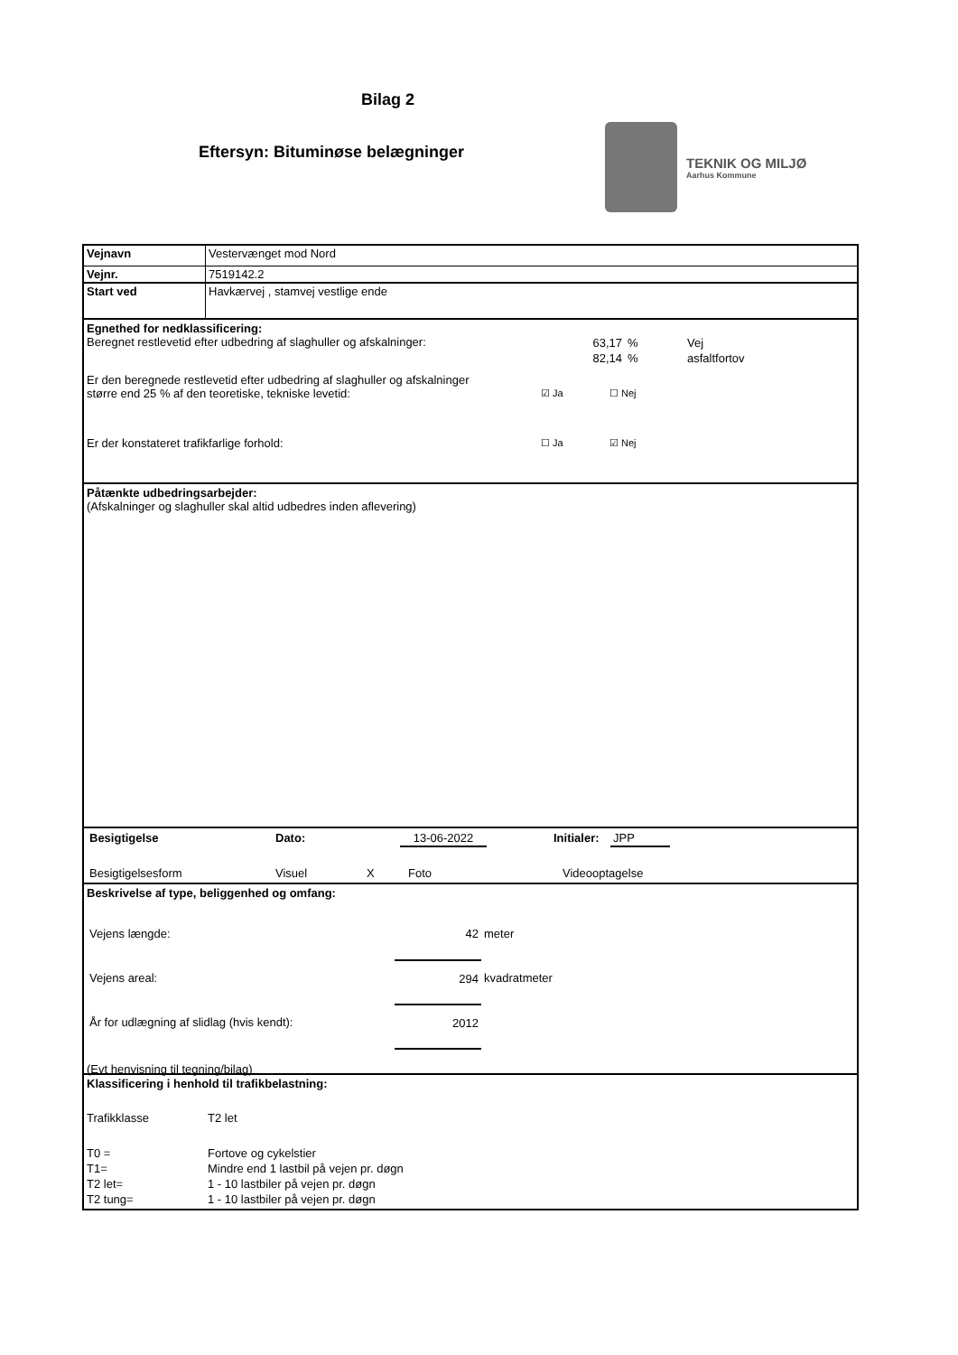Bilag 2
Eftersyn: Bituminøse belægninger
TEKNIK OG MILJØ
Aarhus Kommune
| Vejnavn | Vestervænget mod Nord |
| Vejnr. | 7519142.2 |
| Start ved | Havkærvej , stamvej vestlige ende |
Egnethed for nedklassificering:
| Beregnet restlevetid efter udbedring af slaghuller og afskalninger: | 63,17 | % | Vej |
| | 82,14 | % | asfaltfortov |
Er den beregnede restlevetid efter udbedring af slaghuller og afskalninger
| større end 25 % af den teoretiske, tekniske levetid: | ☑ Ja | ☐ Nej |
| Er der konstateret trafikfarlige forhold: | ☐ Ja | ☑ Nej |
Påtænkte udbedringsarbejder:
(Afskalninger og slaghuller skal altid udbedres inden aflevering)
| Besigtigelse | Dato: | 13-06-2022 | | Initialer: | JPP | |
| Besigtigelsesform | Visuel | X | Foto | Videooptagelse |
Beskrivelse af type, beliggenhed og omfang:
| Vejens længde: | 42 | meter |
| Vejens areal: | 294 | kvadratmeter |
| År for udlægning af slidlag (hvis kendt): | 2012 | |
(Evt henvisning til tegning/bilag)
Klassificering i henhold til trafikbelastning:
| Trafikklasse | T2 let |
| T0 = | Fortove og cykelstier |
| T1= | Mindre end 1 lastbil på vejen pr. døgn |
| T2 let= | 1 - 10 lastbiler på vejen pr. døgn |
| T2 tung= | 1 - 10 lastbiler på vejen pr. døgn |